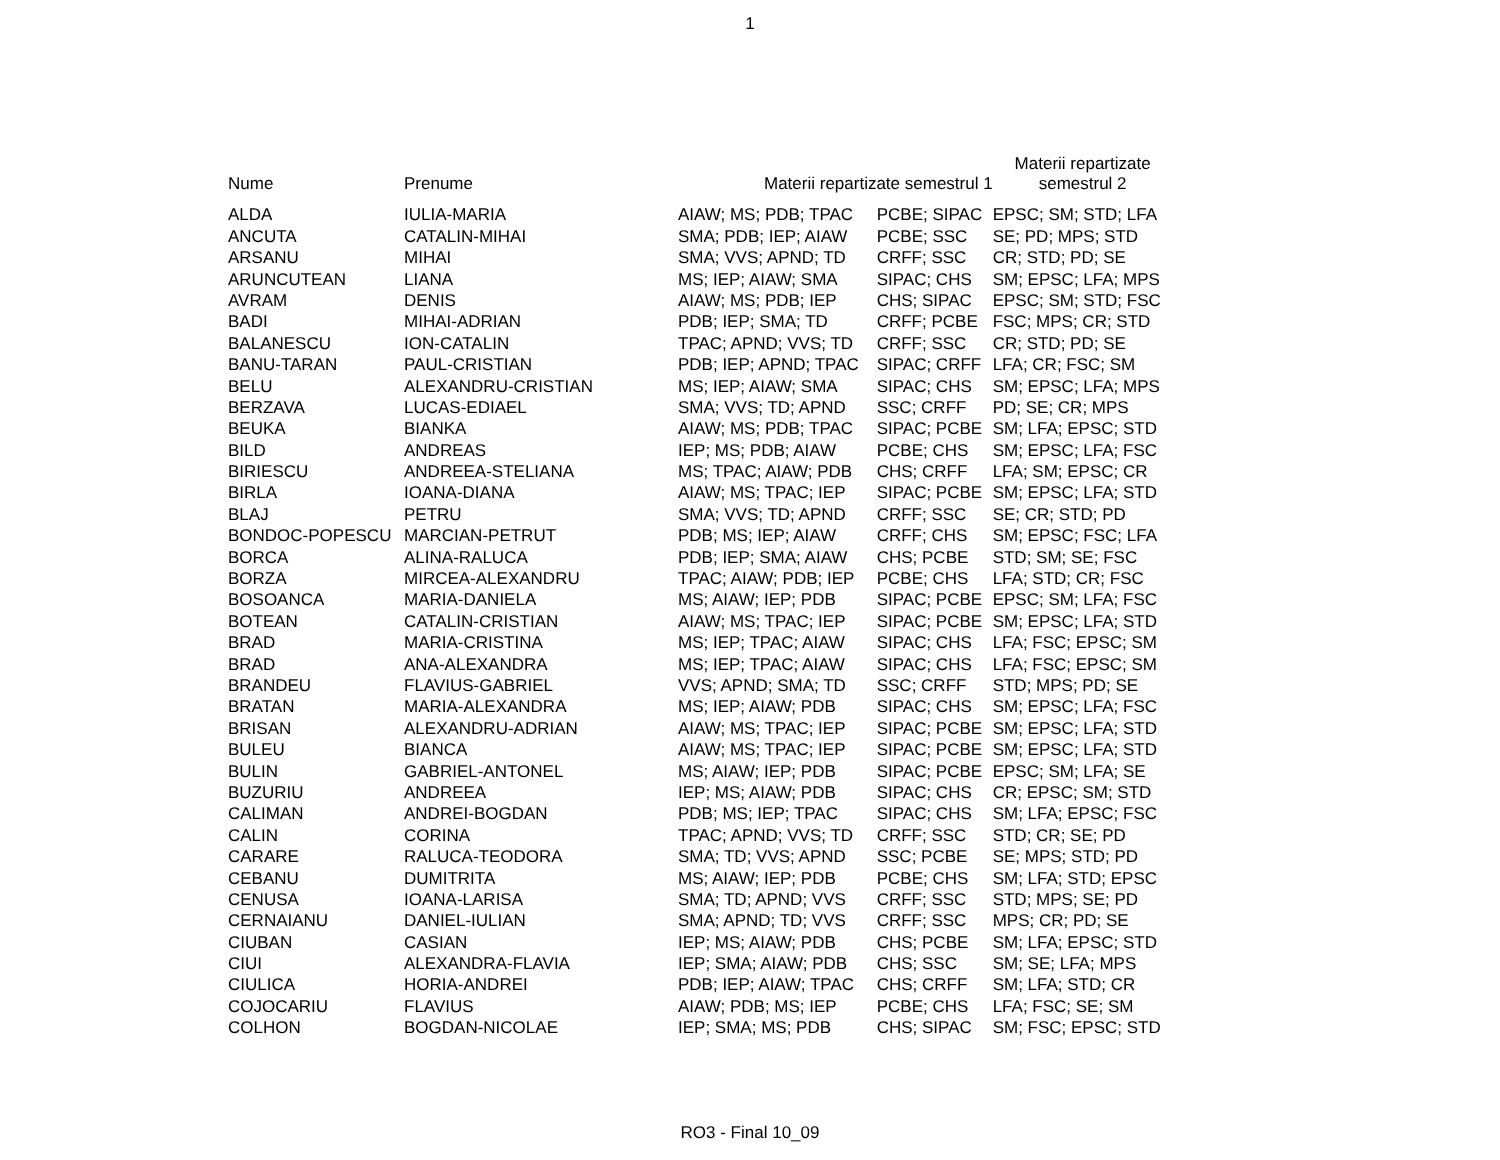1
| Nume | Prenume | Materii repartizate semestrul 1 | | Materii repartizate semestrul 2 |
| --- | --- | --- | --- | --- |
| ALDA | IULIA-MARIA | AIAW; MS; PDB; TPAC | PCBE; SIPAC | EPSC; SM; STD; LFA |
| ANCUTA | CATALIN-MIHAI | SMA; PDB; IEP; AIAW | PCBE; SSC | SE; PD; MPS; STD |
| ARSANU | MIHAI | SMA; VVS; APND; TD | CRFF; SSC | CR; STD; PD; SE |
| ARUNCUTEAN | LIANA | MS; IEP; AIAW; SMA | SIPAC; CHS | SM; EPSC; LFA; MPS |
| AVRAM | DENIS | AIAW; MS; PDB; IEP | CHS; SIPAC | EPSC; SM; STD; FSC |
| BADI | MIHAI-ADRIAN | PDB; IEP; SMA; TD | CRFF; PCBE | FSC; MPS; CR; STD |
| BALANESCU | ION-CATALIN | TPAC; APND; VVS; TD | CRFF; SSC | CR; STD; PD; SE |
| BANU-TARAN | PAUL-CRISTIAN | PDB; IEP; APND; TPAC | SIPAC; CRFF | LFA; CR; FSC; SM |
| BELU | ALEXANDRU-CRISTIAN | MS; IEP; AIAW; SMA | SIPAC; CHS | SM; EPSC; LFA; MPS |
| BERZAVA | LUCAS-EDIAEL | SMA; VVS; TD; APND | SSC; CRFF | PD; SE; CR; MPS |
| BEUKA | BIANKA | AIAW; MS; PDB; TPAC | SIPAC; PCBE | SM; LFA; EPSC; STD |
| BILD | ANDREAS | IEP; MS; PDB; AIAW | PCBE; CHS | SM; EPSC; LFA; FSC |
| BIRIESCU | ANDREEA-STELIANA | MS; TPAC; AIAW; PDB | CHS; CRFF | LFA; SM; EPSC; CR |
| BIRLA | IOANA-DIANA | AIAW; MS; TPAC; IEP | SIPAC; PCBE | SM; EPSC; LFA; STD |
| BLAJ | PETRU | SMA; VVS; TD; APND | CRFF; SSC | SE; CR; STD; PD |
| BONDOC-POPESCU | MARCIAN-PETRUT | PDB; MS; IEP; AIAW | CRFF; CHS | SM; EPSC; FSC; LFA |
| BORCA | ALINA-RALUCA | PDB; IEP; SMA; AIAW | CHS; PCBE | STD; SM; SE; FSC |
| BORZA | MIRCEA-ALEXANDRU | TPAC; AIAW; PDB; IEP | PCBE; CHS | LFA; STD; CR; FSC |
| BOSOANCA | MARIA-DANIELA | MS; AIAW; IEP; PDB | SIPAC; PCBE | EPSC; SM; LFA; FSC |
| BOTEAN | CATALIN-CRISTIAN | AIAW; MS; TPAC; IEP | SIPAC; PCBE | SM; EPSC; LFA; STD |
| BRAD | MARIA-CRISTINA | MS; IEP; TPAC; AIAW | SIPAC; CHS | LFA; FSC; EPSC; SM |
| BRAD | ANA-ALEXANDRA | MS; IEP; TPAC; AIAW | SIPAC; CHS | LFA; FSC; EPSC; SM |
| BRANDEU | FLAVIUS-GABRIEL | VVS; APND; SMA; TD | SSC; CRFF | STD; MPS; PD; SE |
| BRATAN | MARIA-ALEXANDRA | MS; IEP; AIAW; PDB | SIPAC; CHS | SM; EPSC; LFA; FSC |
| BRISAN | ALEXANDRU-ADRIAN | AIAW; MS; TPAC; IEP | SIPAC; PCBE | SM; EPSC; LFA; STD |
| BULEU | BIANCA | AIAW; MS; TPAC; IEP | SIPAC; PCBE | SM; EPSC; LFA; STD |
| BULIN | GABRIEL-ANTONEL | MS; AIAW; IEP; PDB | SIPAC; PCBE | EPSC; SM; LFA; SE |
| BUZURIU | ANDREEA | IEP; MS; AIAW; PDB | SIPAC; CHS | CR; EPSC; SM; STD |
| CALIMAN | ANDREI-BOGDAN | PDB; MS; IEP; TPAC | SIPAC; CHS | SM; LFA; EPSC; FSC |
| CALIN | CORINA | TPAC; APND; VVS; TD | CRFF; SSC | STD; CR; SE; PD |
| CARARE | RALUCA-TEODORA | SMA; TD; VVS; APND | SSC; PCBE | SE; MPS; STD; PD |
| CEBANU | DUMITRITA | MS; AIAW; IEP; PDB | PCBE; CHS | SM; LFA; STD; EPSC |
| CENUSA | IOANA-LARISA | SMA; TD; APND; VVS | CRFF; SSC | STD; MPS; SE; PD |
| CERNAIANU | DANIEL-IULIAN | SMA; APND; TD; VVS | CRFF; SSC | MPS; CR; PD; SE |
| CIUBAN | CASIAN | IEP; MS; AIAW; PDB | CHS; PCBE | SM; LFA; EPSC; STD |
| CIUI | ALEXANDRA-FLAVIA | IEP; SMA; AIAW; PDB | CHS; SSC | SM; SE; LFA; MPS |
| CIULICA | HORIA-ANDREI | PDB; IEP; AIAW; TPAC | CHS; CRFF | SM; LFA; STD; CR |
| COJOCARIU | FLAVIUS | AIAW; PDB; MS; IEP | PCBE; CHS | LFA; FSC; SE; SM |
| COLHON | BOGDAN-NICOLAE | IEP; SMA; MS; PDB | CHS; SIPAC | SM; FSC; EPSC; STD |
RO3 - Final 10_09